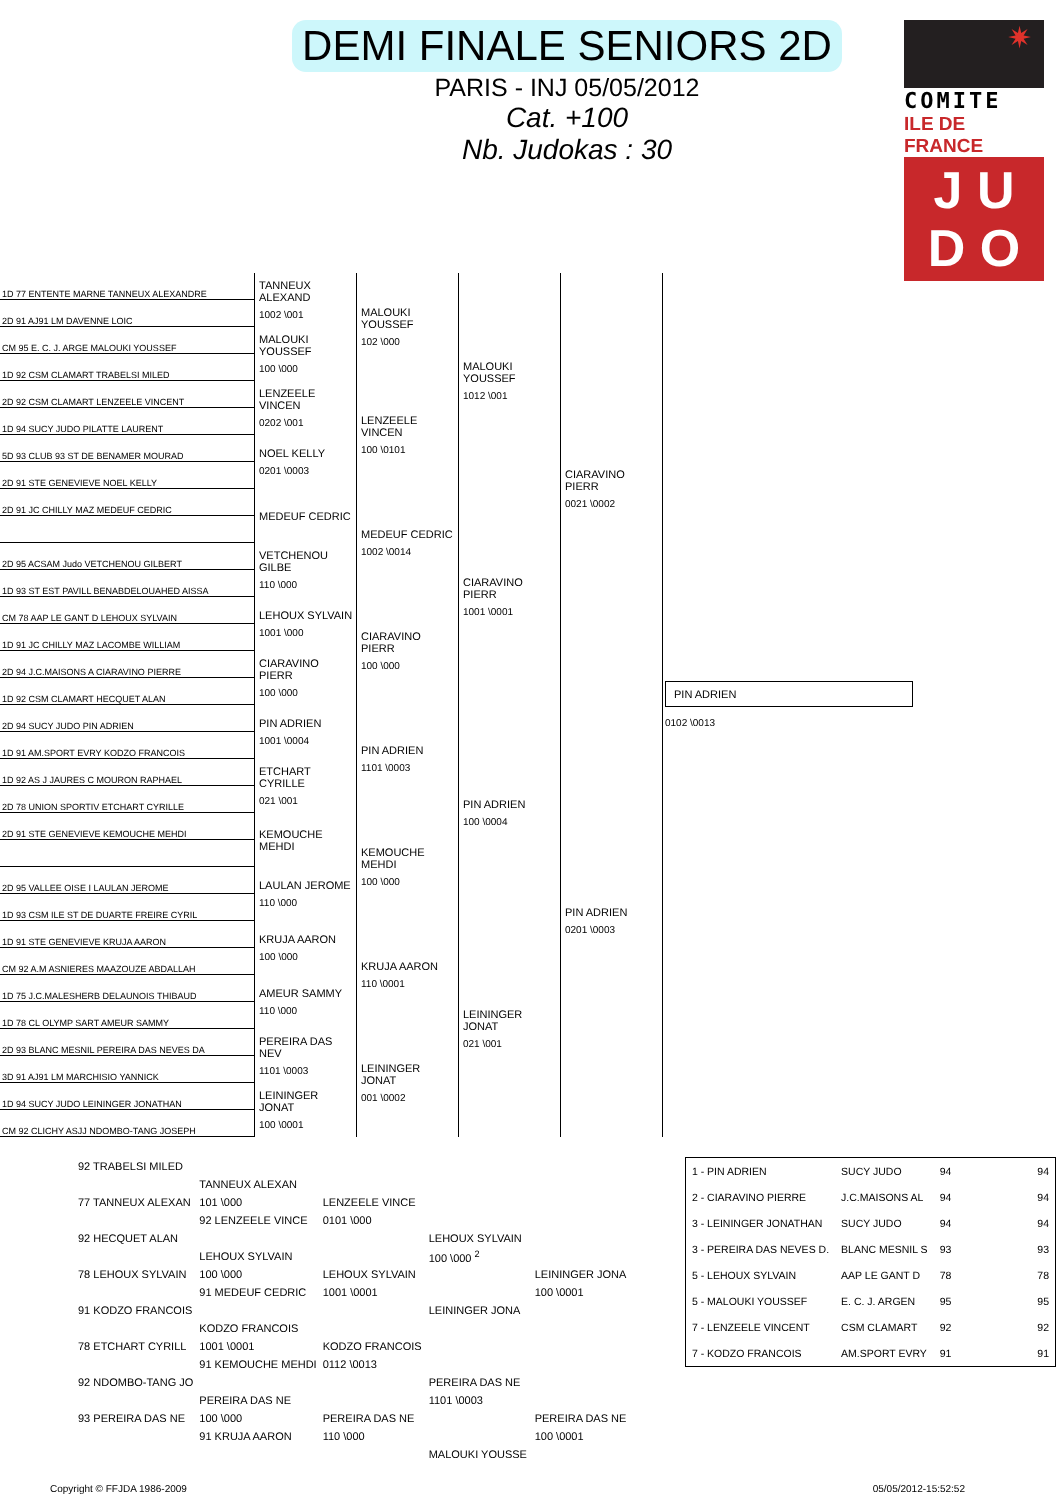DEMI FINALE SENIORS 2D
PARIS - INJ 05/05/2012
Cat. +100
Nb. Judokas : 30
✷
COMITE
ILE DE FRANCE
J U
D O
| 1D 77 ENTENTE MARNE TANNEUX ALEXANDRE | TANNEUX ALEXAND 1002 \001 | MALOUKI YOUSSEF 102 \000 | MALOUKI YOUSSEF 1012 \001 | CIARAVINO PIERR 0021 \0002 | PIN ADRIEN 0102 \0013 |
| 2D 91 AJ91 LM DAVENNE LOIC | | | | | |
| CM 95 E. C. J. ARGE MALOUKI YOUSSEF | MALOUKI YOUSSEF 100 \000 | | | | |
| 1D 92 CSM CLAMART TRABELSI MILED | | | | | |
| 2D 92 CSM CLAMART LENZEELE VINCENT | LENZEELE VINCEN 0202 \001 | LENZEELE VINCEN 100 \0101 | | | |
| 1D 94 SUCY JUDO PILATTE LAURENT | | | | | |
| 5D 93 CLUB 93 ST DE BENAMER MOURAD | NOEL KELLY 0201 \0003 | | | | |
| 2D 91 STE GENEVIEVE NOEL KELLY | | | | | |
| 2D 91 JC CHILLY MAZ MEDEUF CEDRIC | MEDEUF CEDRIC | MEDEUF CEDRIC 1002 \0014 | CIARAVINO PIERR 1001 \0001 | | |
| 2D 95 ACSAM Judo VETCHENOU GILBERT | VETCHENOU GILBE 110 \000 | | | | |
| 1D 93 ST EST PAVILL BENABDELOUAHED AISSA | | | | | |
| CM 78 AAP LE GANT D LEHOUX SYLVAIN | LEHOUX SYLVAIN 1001 \000 | CIARAVINO PIERR 100 \000 | | | |
| 1D 91 JC CHILLY MAZ LACOMBE WILLIAM | | | | | |
| 2D 94 J.C.MAISONS A CIARAVINO PIERRE | CIARAVINO PIERR 100 \000 | | | | |
| 1D 92 CSM CLAMART HECQUET ALAN | | | | | |
| 2D 94 SUCY JUDO PIN ADRIEN | PIN ADRIEN 1001 \0004 | PIN ADRIEN 1101 \0003 | PIN ADRIEN 100 \0004 | PIN ADRIEN 0201 \0003 | |
| 1D 91 AM.SPORT EVRY KODZO FRANCOIS | | | | | |
| 1D 92 AS J JAURES C MOURON RAPHAEL | ETCHART CYRILLE 021 \001 | | | | |
| 2D 78 UNION SPORTIV ETCHART CYRILLE | | | | | |
| 2D 91 STE GENEVIEVE KEMOUCHE MEHDI | KEMOUCHE MEHDI | KEMOUCHE MEHDI 100 \000 | | | |
| 2D 95 VALLEE OISE I LAULAN JEROME | LAULAN JEROME 110 \000 | | | | |
| 1D 93 CSM ILE ST DE DUARTE FREIRE CYRIL | | | | | |
| 1D 91 STE GENEVIEVE KRUJA AARON | KRUJA AARON 100 \000 | KRUJA AARON 110 \0001 | LEININGER JONAT 021 \001 | | |
| CM 92 A.M ASNIERES MAAZOUZE ABDALLAH | | | | | |
| 1D 75 J.C.MALESHERB DELAUNOIS THIBAUD | AMEUR SAMMY 110 \000 | | | | |
| 1D 78 CL OLYMP SART AMEUR SAMMY | | | | | |
| 2D 93 BLANC MESNIL PEREIRA DAS NEVES DA | PEREIRA DAS NEV 1101 \0003 | LEININGER JONAT 001 \0002 | | | |
| 3D 91 AJ91 LM MARCHISIO YANNICK | | | | | |
| 1D 94 SUCY JUDO LEININGER JONATHAN | LEININGER JONAT 100 \0001 | | | | |
| CM 92 CLICHY ASJJ NDOMBO-TANG JOSEPH | | | | | |
| 92 TRABELSI MILED | | | | |
| | TANNEUX ALEXAN | | | |
| 77 TANNEUX ALEXAN | 101 \000 | LENZEELE VINCE | | |
| | 92 LENZEELE VINCE | 0101 \000 | | |
| 92 HECQUET ALAN | | | LEHOUX SYLVAIN | |
| | LEHOUX SYLVAIN | | 100 \000 <sup>2</sup> | |
| 78 LEHOUX SYLVAIN | 100 \000 | LEHOUX SYLVAIN | | LEININGER JONA |
| | 91 MEDEUF CEDRIC | 1001 \0001 | | 100 \0001 |
| 91 KODZO FRANCOIS | | | LEININGER JONA | |
| | KODZO FRANCOIS | | | |
| 78 ETCHART CYRILL | 1001 \0001 | KODZO FRANCOIS | | |
| | 91 KEMOUCHE MEHDI | 0112 \0013 | | |
| 92 NDOMBO-TANG JO | | | PEREIRA DAS NE | |
| | PEREIRA DAS NE | | 1101 \0003 | |
| 93 PEREIRA DAS NE | 100 \000 | PEREIRA DAS NE | | PEREIRA DAS NE |
| | 91 KRUJA AARON | 110 \000 | | 100 \0001 |
| | | | MALOUKI YOUSSE | |
| 1 - PIN ADRIEN | SUCY JUDO | 94 | 94 |
| 2 - CIARAVINO PIERRE | J.C.MAISONS AL | 94 | 94 |
| 3 - LEININGER JONATHAN | SUCY JUDO | 94 | 94 |
| 3 - PEREIRA DAS NEVES D. | BLANC MESNIL S | 93 | 93 |
| 5 - LEHOUX SYLVAIN | AAP LE GANT D | 78 | 78 |
| 5 - MALOUKI YOUSSEF | E. C. J. ARGEN | 95 | 95 |
| 7 - LENZEELE VINCENT | CSM CLAMART | 92 | 92 |
| 7 - KODZO FRANCOIS | AM.SPORT EVRY | 91 | 91 |
Copyright © FFJDA 1986-2009 05/05/2012-15:52:52